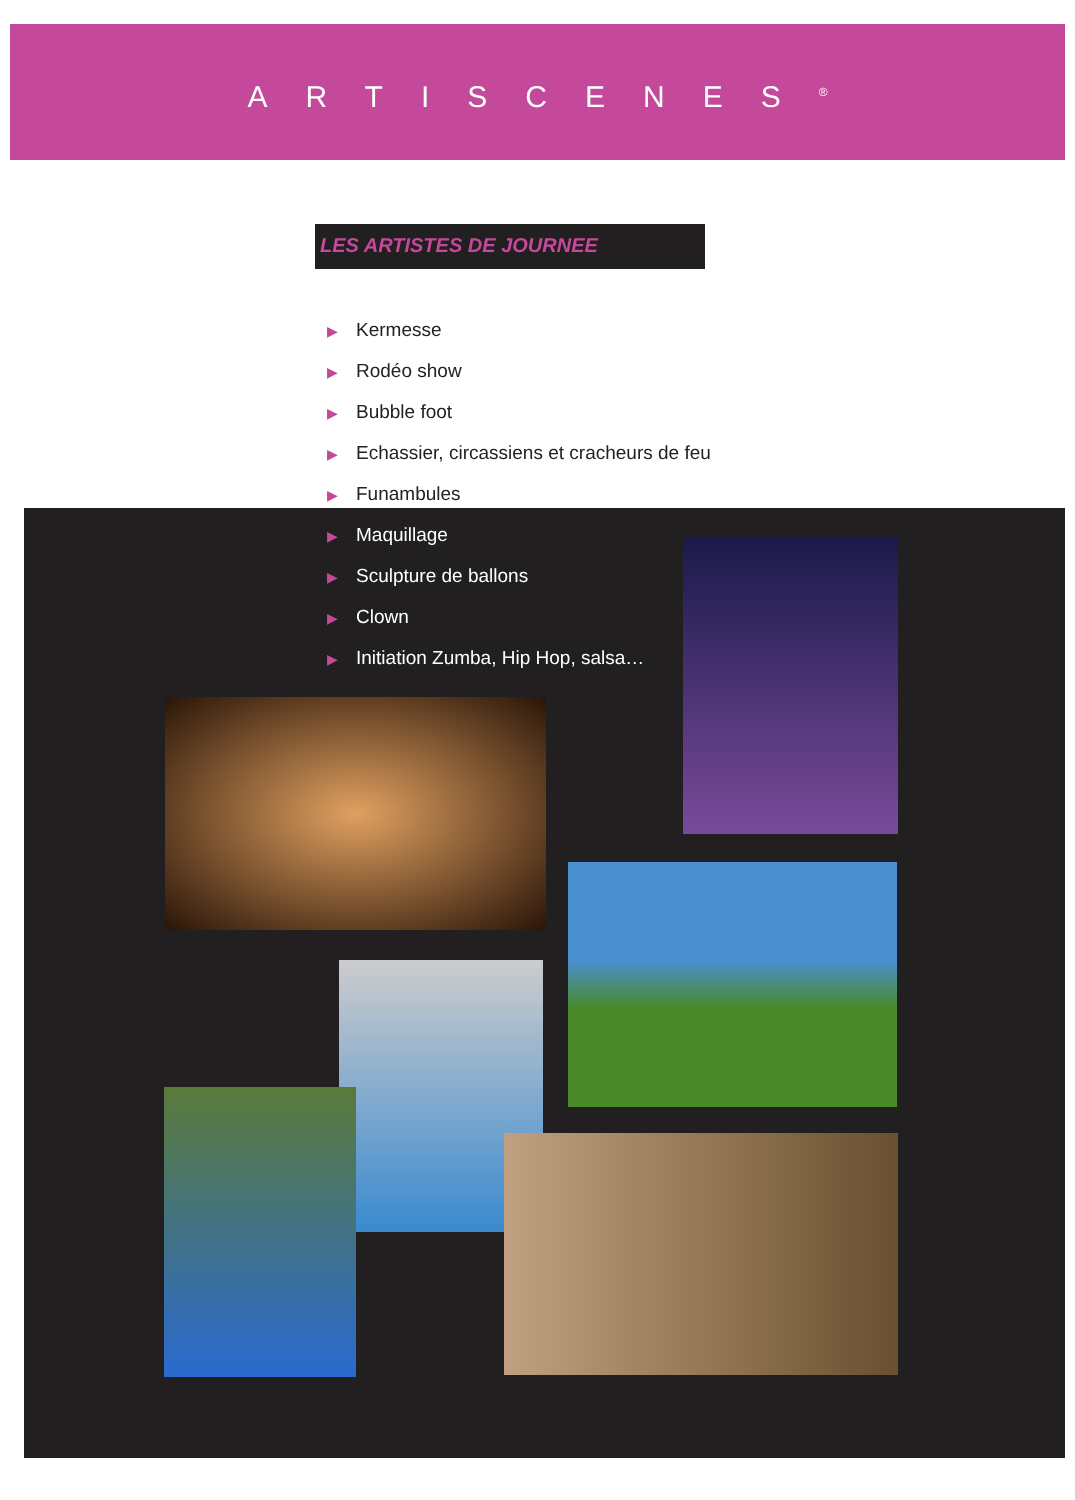ARTISCENES<sup>®</sup>
LES ARTISTES DE JOURNEE
▶ Kermesse
▶ Rodéo show
▶ Bubble foot
▶ Echassier, circassiens et cracheurs de feu
▶ Funambules
▶ Maquillage
▶ Sculpture de ballons
▶ Clown
▶ Initiation Zumba, Hip Hop, salsa…